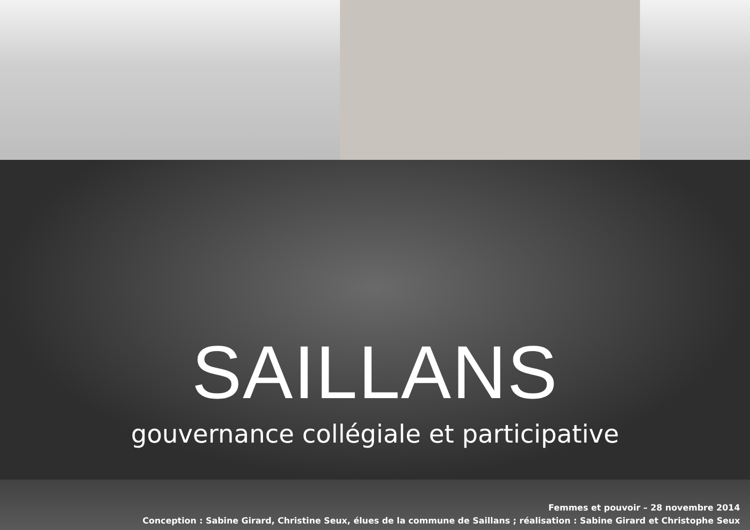SAILLANS
gouvernance collégiale et participative
Femmes et pouvoir – 28 novembre 2014
Conception : Sabine Girard, Christine Seux, élues de la commune de Saillans ; réalisation : Sabine Girard et Christophe Seux